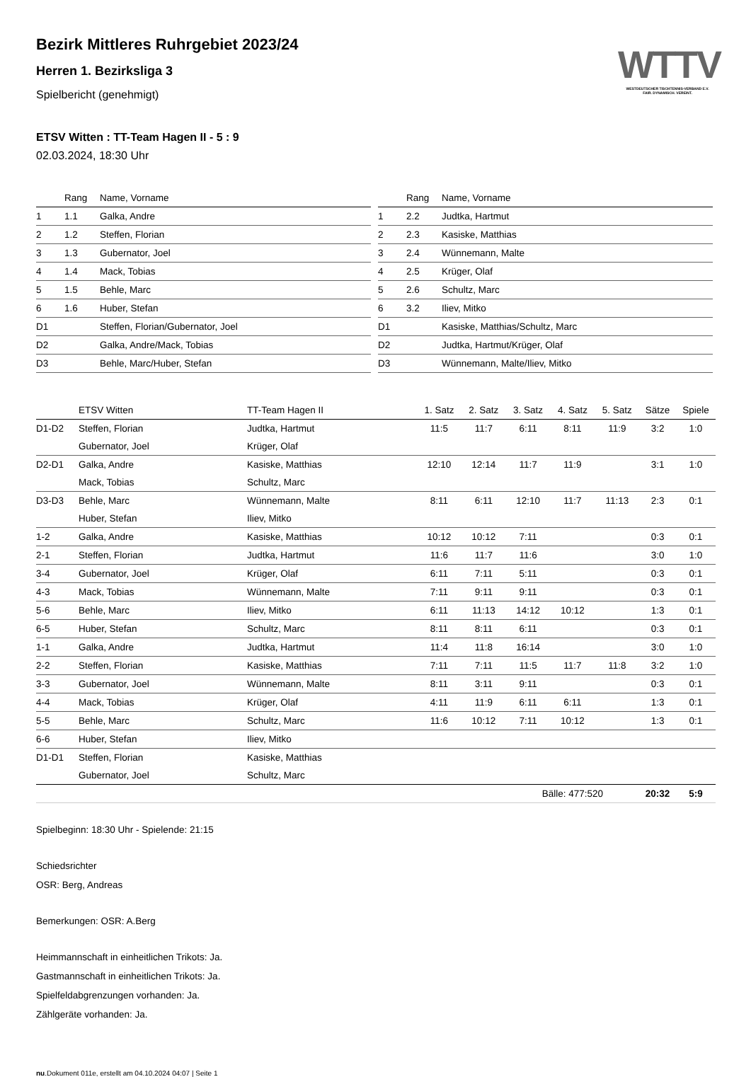WTTV
WESTDEUTSCHER TISCHTENNIS-VERBAND E.V.
FAIR. DYNAMISCH. VEREINT.
Bezirk Mittleres Ruhrgebiet 2023/24
Herren 1. Bezirksliga 3
Spielbericht (genehmigt)
ETSV Witten : TT-Team Hagen II - 5 : 9
02.03.2024, 18:30 Uhr
| | Rang | Name, Vorname |
| --- | --- | --- |
| 1 | 1.1 | Galka, Andre |
| 2 | 1.2 | Steffen, Florian |
| 3 | 1.3 | Gubernator, Joel |
| 4 | 1.4 | Mack, Tobias |
| 5 | 1.5 | Behle, Marc |
| 6 | 1.6 | Huber, Stefan |
| D1 | | Steffen, Florian/Gubernator, Joel |
| D2 | | Galka, Andre/Mack, Tobias |
| D3 | | Behle, Marc/Huber, Stefan |
| | Rang | Name, Vorname |
| --- | --- | --- |
| 1 | 2.2 | Judtka, Hartmut |
| 2 | 2.3 | Kasiske, Matthias |
| 3 | 2.4 | Wünnemann, Malte |
| 4 | 2.5 | Krüger, Olaf |
| 5 | 2.6 | Schultz, Marc |
| 6 | 3.2 | Iliev, Mitko |
| D1 | | Kasiske, Matthias/Schultz, Marc |
| D2 | | Judtka, Hartmut/Krüger, Olaf |
| D3 | | Wünnemann, Malte/Iliev, Mitko |
| | ETSV Witten | TT-Team Hagen II | 1. Satz | 2. Satz | 3. Satz | 4. Satz | 5. Satz | Sätze | Spiele |
| --- | --- | --- | --- | --- | --- | --- | --- | --- | --- |
| D1-D2 | Steffen, Florian | Judtka, Hartmut | 11:5 | 11:7 | 6:11 | 8:11 | 11:9 | 3:2 | 1:0 |
| | Gubernator, Joel | Krüger, Olaf | | | | | | | |
| D2-D1 | Galka, Andre | Kasiske, Matthias | 12:10 | 12:14 | 11:7 | 11:9 | | 3:1 | 1:0 |
| | Mack, Tobias | Schultz, Marc | | | | | | | |
| D3-D3 | Behle, Marc | Wünnemann, Malte | 8:11 | 6:11 | 12:10 | 11:7 | 11:13 | 2:3 | 0:1 |
| | Huber, Stefan | Iliev, Mitko | | | | | | | |
| 1-2 | Galka, Andre | Kasiske, Matthias | 10:12 | 10:12 | 7:11 | | | 0:3 | 0:1 |
| 2-1 | Steffen, Florian | Judtka, Hartmut | 11:6 | 11:7 | 11:6 | | | 3:0 | 1:0 |
| 3-4 | Gubernator, Joel | Krüger, Olaf | 6:11 | 7:11 | 5:11 | | | 0:3 | 0:1 |
| 4-3 | Mack, Tobias | Wünnemann, Malte | 7:11 | 9:11 | 9:11 | | | 0:3 | 0:1 |
| 5-6 | Behle, Marc | Iliev, Mitko | 6:11 | 11:13 | 14:12 | 10:12 | | 1:3 | 0:1 |
| 6-5 | Huber, Stefan | Schultz, Marc | 8:11 | 8:11 | 6:11 | | | 0:3 | 0:1 |
| 1-1 | Galka, Andre | Judtka, Hartmut | 11:4 | 11:8 | 16:14 | | | 3:0 | 1:0 |
| 2-2 | Steffen, Florian | Kasiske, Matthias | 7:11 | 7:11 | 11:5 | 11:7 | 11:8 | 3:2 | 1:0 |
| 3-3 | Gubernator, Joel | Wünnemann, Malte | 8:11 | 3:11 | 9:11 | | | 0:3 | 0:1 |
| 4-4 | Mack, Tobias | Krüger, Olaf | 4:11 | 11:9 | 6:11 | 6:11 | | 1:3 | 0:1 |
| 5-5 | Behle, Marc | Schultz, Marc | 11:6 | 10:12 | 7:11 | 10:12 | | 1:3 | 0:1 |
| 6-6 | Huber, Stefan | Iliev, Mitko | | | | | | | |
| D1-D1 | Steffen, Florian | Kasiske, Matthias | | | | | | | |
| | Gubernator, Joel | Schultz, Marc | | | | | | | |
| | | | | | Bälle: 477:520 | | | 20:32 | 5:9 |
Spielbeginn: 18:30 Uhr - Spielende: 21:15
Schiedsrichter
OSR: Berg, Andreas
Bemerkungen: OSR: A.Berg
Heimmannschaft in einheitlichen Trikots: Ja.
Gastmannschaft in einheitlichen Trikots: Ja.
Spielfeldabgrenzungen vorhanden: Ja.
Zählgeräte vorhanden: Ja.
nu.Dokument 011e, erstellt am 04.10.2024 04:07 | Seite 1